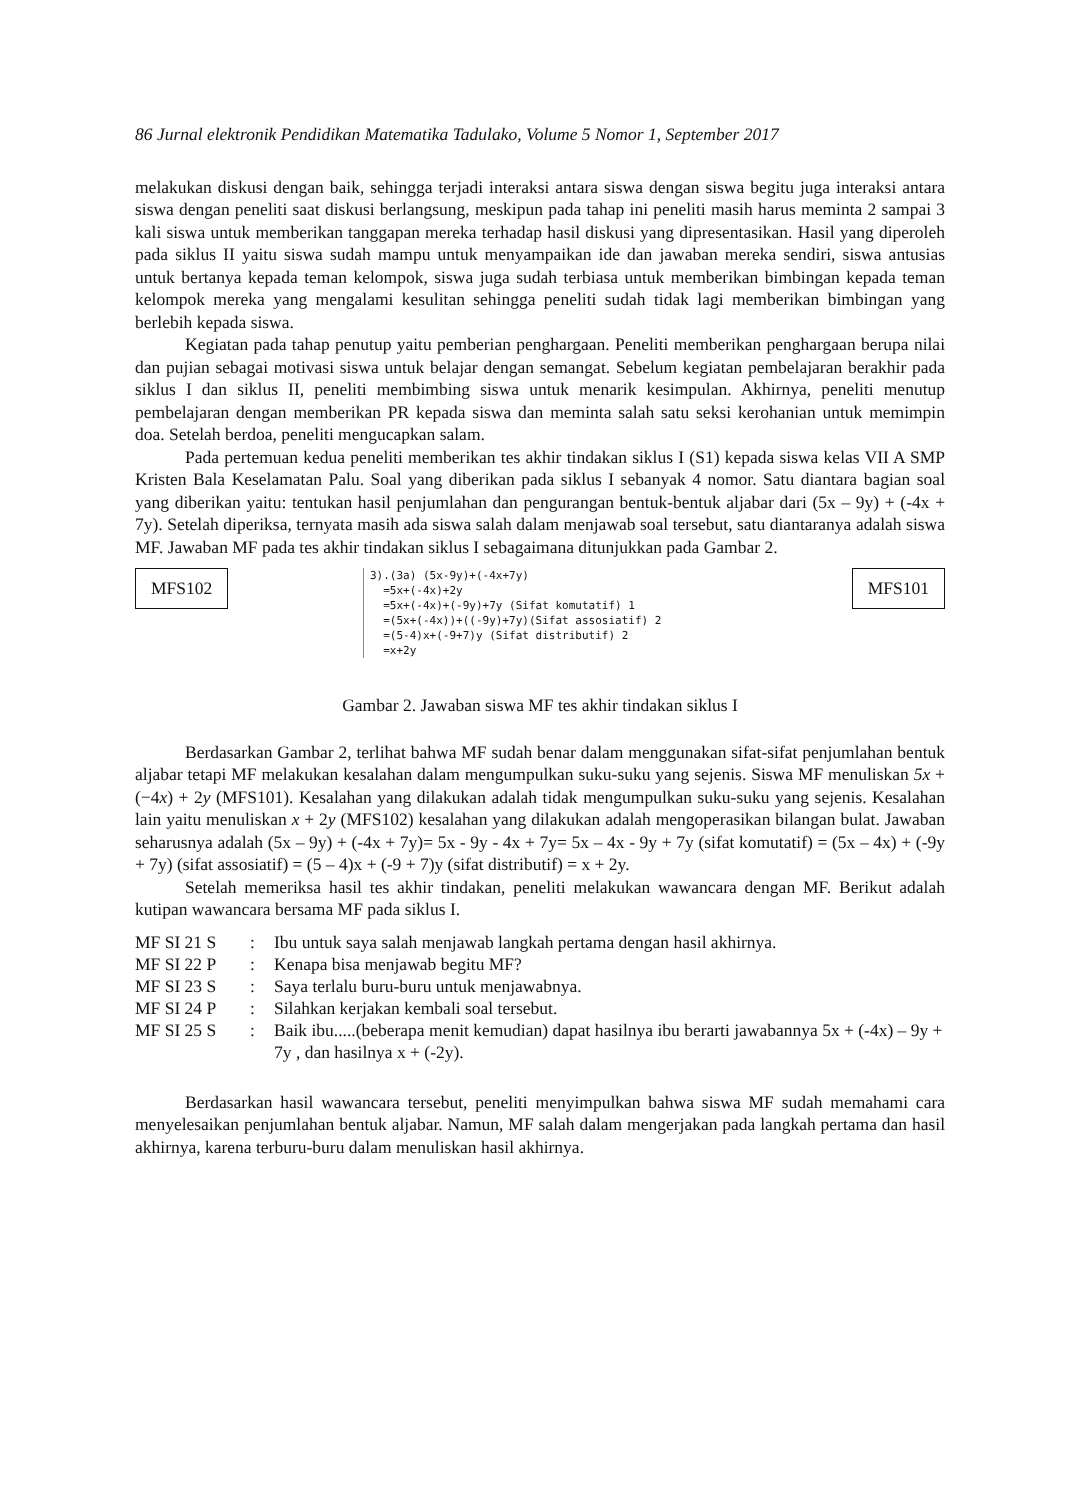86 Jurnal elektronik Pendidikan Matematika Tadulako, Volume 5 Nomor 1, September 2017
melakukan diskusi dengan baik, sehingga terjadi interaksi antara siswa dengan siswa begitu juga interaksi antara siswa dengan peneliti saat diskusi berlangsung, meskipun pada tahap ini peneliti masih harus meminta 2 sampai 3 kali siswa untuk memberikan tanggapan mereka terhadap hasil diskusi yang dipresentasikan. Hasil yang diperoleh pada siklus II yaitu siswa sudah mampu untuk menyampaikan ide dan jawaban mereka sendiri, siswa antusias untuk bertanya kepada teman kelompok, siswa juga sudah terbiasa untuk memberikan bimbingan kepada teman kelompok mereka yang mengalami kesulitan sehingga peneliti sudah tidak lagi memberikan bimbingan yang berlebih kepada siswa.
Kegiatan pada tahap penutup yaitu pemberian penghargaan. Peneliti memberikan penghargaan berupa nilai dan pujian sebagai motivasi siswa untuk belajar dengan semangat. Sebelum kegiatan pembelajaran berakhir pada siklus I dan siklus II, peneliti membimbing siswa untuk menarik kesimpulan. Akhirnya, peneliti menutup pembelajaran dengan memberikan PR kepada siswa dan meminta salah satu seksi kerohanian untuk memimpin doa. Setelah berdoa, peneliti mengucapkan salam.
Pada pertemuan kedua peneliti memberikan tes akhir tindakan siklus I (S1) kepada siswa kelas VII A SMP Kristen Bala Keselamatan Palu. Soal yang diberikan pada siklus I sebanyak 4 nomor. Satu diantara bagian soal yang diberikan yaitu: tentukan hasil penjumlahan dan pengurangan bentuk-bentuk aljabar dari (5x – 9y) + (-4x + 7y). Setelah diperiksa, ternyata masih ada siswa salah dalam menjawab soal tersebut, satu diantaranya adalah siswa MF. Jawaban MF pada tes akhir tindakan siklus I sebagaimana ditunjukkan pada Gambar 2.
MFS102
3).(3a) (5x-9y)+(-4x+7y)
=5x+(-4x)+2y
=5x+(-4x)+(-9y)+7y (Sifat komutatif) 1
=(5x+(-4x))+((-9y)+7y)(Sifat assosiatif) 2
=(5-4)x+(-9+7)y (Sifat distributif) 2
=x+2y
MFS101
Gambar 2. Jawaban siswa MF tes akhir tindakan siklus I
Berdasarkan Gambar 2, terlihat bahwa MF sudah benar dalam menggunakan sifat-sifat penjumlahan bentuk aljabar tetapi MF melakukan kesalahan dalam mengumpulkan suku-suku yang sejenis. Siswa MF menuliskan 5x + (−4x) + 2y (MFS101). Kesalahan yang dilakukan adalah tidak mengumpulkan suku-suku yang sejenis. Kesalahan lain yaitu menuliskan x + 2y (MFS102) kesalahan yang dilakukan adalah mengoperasikan bilangan bulat. Jawaban seharusnya adalah (5x – 9y) + (-4x + 7y)= 5x - 9y - 4x + 7y= 5x – 4x - 9y + 7y (sifat komutatif) = (5x – 4x) + (-9y + 7y) (sifat assosiatif) = (5 – 4)x + (-9 + 7)y (sifat distributif) = x + 2y.
Setelah memeriksa hasil tes akhir tindakan, peneliti melakukan wawancara dengan MF. Berikut adalah kutipan wawancara bersama MF pada siklus I.
| MF SI 21 S | : | Ibu untuk saya salah menjawab langkah pertama dengan hasil akhirnya. |
| MF SI 22 P | : | Kenapa bisa menjawab begitu MF? |
| MF SI 23 S | : | Saya terlalu buru-buru untuk menjawabnya. |
| MF SI 24 P | : | Silahkan kerjakan kembali soal tersebut. |
| MF SI 25 S | : | Baik ibu.....(beberapa menit kemudian) dapat hasilnya ibu berarti jawabannya 5x + (-4x) – 9y + 7y , dan hasilnya x + (-2y). |
Berdasarkan hasil wawancara tersebut, peneliti menyimpulkan bahwa siswa MF sudah memahami cara menyelesaikan penjumlahan bentuk aljabar. Namun, MF salah dalam mengerjakan pada langkah pertama dan hasil akhirnya, karena terburu-buru dalam menuliskan hasil akhirnya.